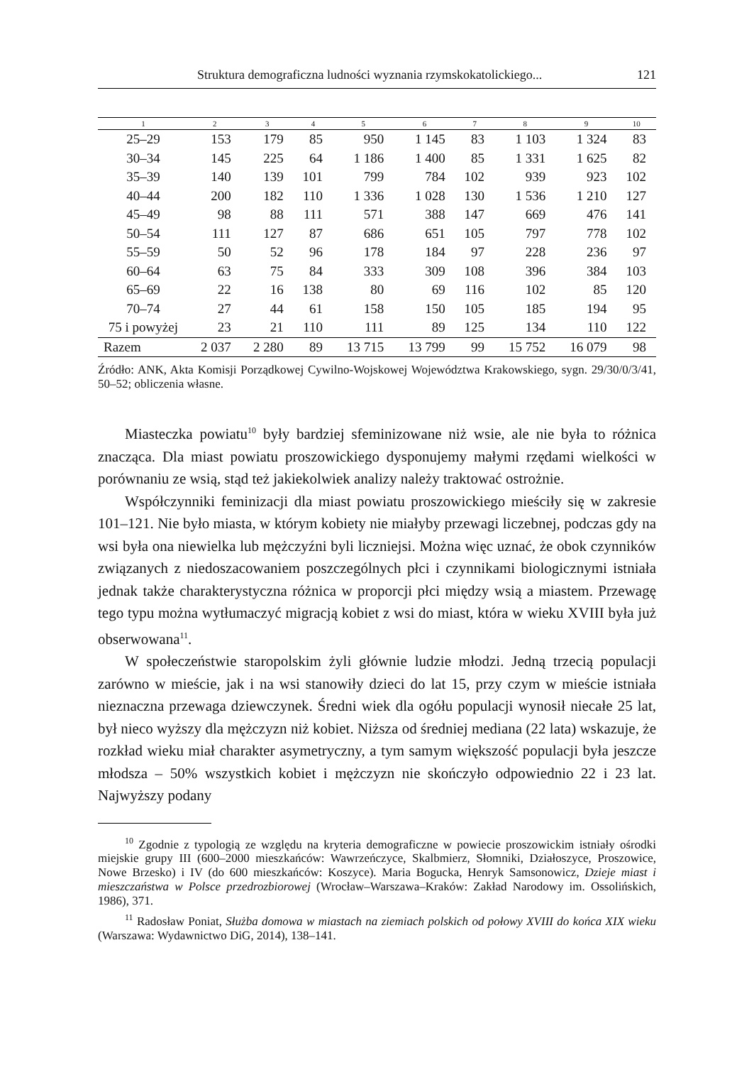Struktura demograficzna ludności wyznania rzymskokatolickiego... 121
| 1 | 2 | 3 | 4 | 5 | 6 | 7 | 8 | 9 | 10 |
| --- | --- | --- | --- | --- | --- | --- | --- | --- | --- |
| 25–29 | 153 | 179 | 85 | 950 | 1 145 | 83 | 1 103 | 1 324 | 83 |
| 30–34 | 145 | 225 | 64 | 1 186 | 1 400 | 85 | 1 331 | 1 625 | 82 |
| 35–39 | 140 | 139 | 101 | 799 | 784 | 102 | 939 | 923 | 102 |
| 40–44 | 200 | 182 | 110 | 1 336 | 1 028 | 130 | 1 536 | 1 210 | 127 |
| 45–49 | 98 | 88 | 111 | 571 | 388 | 147 | 669 | 476 | 141 |
| 50–54 | 111 | 127 | 87 | 686 | 651 | 105 | 797 | 778 | 102 |
| 55–59 | 50 | 52 | 96 | 178 | 184 | 97 | 228 | 236 | 97 |
| 60–64 | 63 | 75 | 84 | 333 | 309 | 108 | 396 | 384 | 103 |
| 65–69 | 22 | 16 | 138 | 80 | 69 | 116 | 102 | 85 | 120 |
| 70–74 | 27 | 44 | 61 | 158 | 150 | 105 | 185 | 194 | 95 |
| 75 i powyżej | 23 | 21 | 110 | 111 | 89 | 125 | 134 | 110 | 122 |
| Razem | 2 037 | 2 280 | 89 | 13 715 | 13 799 | 99 | 15 752 | 16 079 | 98 |
Źródło: ANK, Akta Komisji Porządkowej Cywilno-Wojskowej Województwa Krakowskiego, sygn. 29/30/0/3/41, 50–52; obliczenia własne.
Miasteczka powiatu<sup>10</sup> były bardziej sfeminizowane niż wsie, ale nie była to różnica znacząca. Dla miast powiatu proszowickiego dysponujemy małymi rzędami wielkości w porównaniu ze wsią, stąd też jakiekolwiek analizy należy traktować ostrożnie.
Współczynniki feminizacji dla miast powiatu proszowickiego mieściły się w zakresie 101–121. Nie było miasta, w którym kobiety nie miałyby przewagi liczebnej, podczas gdy na wsi była ona niewielka lub mężczyźni byli liczniejsi. Można więc uznać, że obok czynników związanych z niedoszacowaniem poszczególnych płci i czynnikami biologicznymi istniała jednak także charakterystyczna różnica w proporcji płci między wsią a miastem. Przewagę tego typu można wytłumaczyć migracją kobiet z wsi do miast, która w wieku XVIII była już obserwowana<sup>11</sup>.
W społeczeństwie staropolskim żyli głównie ludzie młodzi. Jedną trzecią populacji zarówno w mieście, jak i na wsi stanowiły dzieci do lat 15, przy czym w mieście istniała nieznaczna przewaga dziewczynek. Średni wiek dla ogółu populacji wynosił niecałe 25 lat, był nieco wyższy dla mężczyzn niż kobiet. Niższa od średniej mediana (22 lata) wskazuje, że rozkład wieku miał charakter asymetryczny, a tym samym większość populacji była jeszcze młodsza – 50% wszystkich kobiet i mężczyzn nie skończyło odpowiednio 22 i 23 lat. Najwyższy podany
<sup>10</sup> Zgodnie z typologią ze względu na kryteria demograficzne w powiecie proszowickim istniały ośrodki miejskie grupy III (600–2000 mieszkańców: Wawrzeńczyce, Skalbmierz, Słomniki, Działoszyce, Proszowice, Nowe Brzesko) i IV (do 600 mieszkańców: Koszyce). Maria Bogucka, Henryk Samsonowicz, Dzieje miast i mieszczaństwa w Polsce przedrozbiorowej (Wrocław–Warszawa–Kraków: Zakład Narodowy im. Ossolińskich, 1986), 371.
<sup>11</sup> Radosław Poniat, Służba domowa w miastach na ziemiach polskich od połowy XVIII do końca XIX wieku (Warszawa: Wydawnictwo DiG, 2014), 138–141.